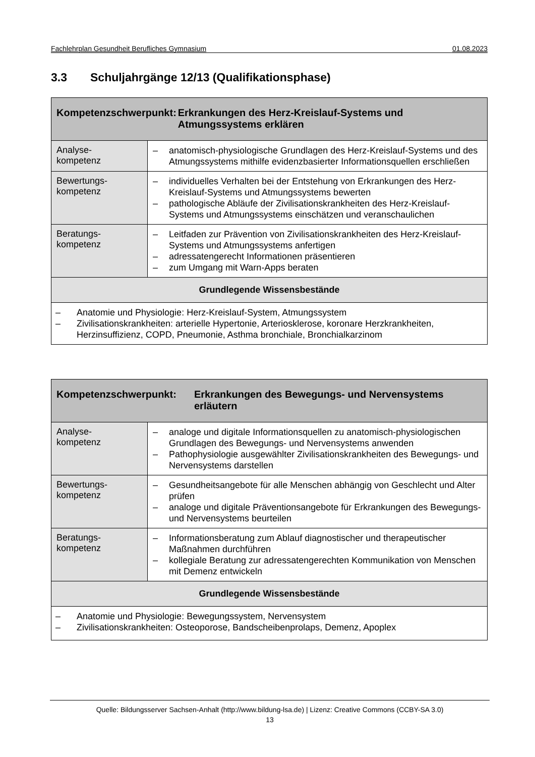Fachlehrplan Gesundheit Berufliches Gymnasium 01.08.2023
3.3 Schuljahrgänge 12/13 (Qualifikationsphase)
| Kompetenzschwerpunkt: Erkrankungen des Herz-Kreislauf-Systems und Atmungssystems erklären | |
| Analyse- kompetenz | – anatomisch-physiologische Grundlagen des Herz-Kreislauf-Systems und des Atmungssystems mithilfe evidenzbasierter Informationsquellen erschließen |
| Bewertungs- kompetenz | – individuelles Verhalten bei der Entstehung von Erkrankungen des Herz-Kreislauf-Systems und Atmungssystems bewerten – pathologische Abläufe der Zivilisationskrankheiten des Herz-Kreislauf-Systems und Atmungssystems einschätzen und veranschaulichen |
| Beratungs- kompetenz | – Leitfaden zur Prävention von Zivilisationskrankheiten des Herz-Kreislauf-Systems und Atmungssystems anfertigen – adressatengerecht Informationen präsentieren – zum Umgang mit Warn-Apps beraten |
| Grundlegende Wissensbestände | |
| – Anatomie und Physiologie: Herz-Kreislauf-System, Atmungssystem – Zivilisationskrankheiten: arterielle Hypertonie, Arteriosklerose, koronare Herzkrankheiten, Herzinsuffizienz, COPD, Pneumonie, Asthma bronchiale, Bronchialkarzinom | |
| Kompetenzschwerpunkt: Erkrankungen des Bewegungs- und Nervensystems erläutern | |
| Analyse- kompetenz | – analoge und digitale Informationsquellen zu anatomisch-physiologischen Grundlagen des Bewegungs- und Nervensystems anwenden – Pathophysiologie ausgewählter Zivilisationskrankheiten des Bewegungs- und Nervensystems darstellen |
| Bewertungs- kompetenz | – Gesundheitsangebote für alle Menschen abhängig von Geschlecht und Alter prüfen – analoge und digitale Präventionsangebote für Erkrankungen des Bewegungs- und Nervensystems beurteilen |
| Beratungs- kompetenz | – Informationsberatung zum Ablauf diagnostischer und therapeutischer Maßnahmen durchführen – kollegiale Beratung zur adressatengerechten Kommunikation von Menschen mit Demenz entwickeln |
| Grundlegende Wissensbestände | |
| – Anatomie und Physiologie: Bewegungssystem, Nervensystem – Zivilisationskrankheiten: Osteoporose, Bandscheibenprolaps, Demenz, Apoplex | |
Quelle: Bildungsserver Sachsen-Anhalt (http://www.bildung-lsa.de) | Lizenz: Creative Commons (CCBY-SA 3.0)
13